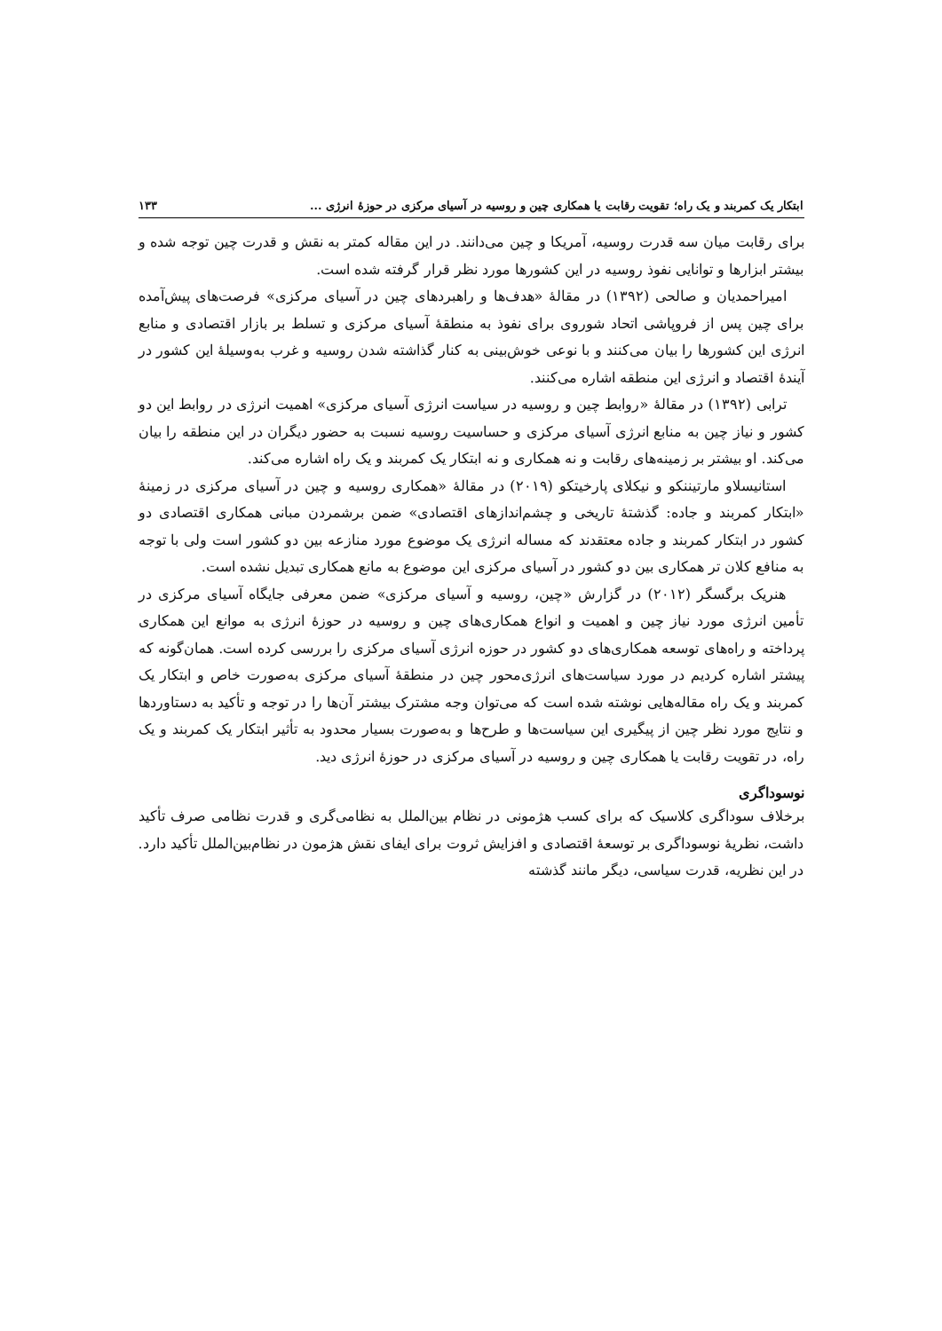ابتکار یک کمربند و یک راه؛ تقویت رقابت یا همکاری چین و روسیه در آسیای مرکزی در حوزهٔ انرژی ... ۱۳۳
برای رقابت میان سه قدرت روسیه، آمریکا و چین می‌دانند. در این مقاله کمتر به نقش و قدرت چین توجه شده و بیشتر ابزارها و توانایی نفوذ روسیه در این کشورها مورد نظر قرار گرفته شده است.
امیراحمدیان و صالحی (۱۳۹۲) در مقالهٔ «هدف‌ها و راهبردهای چین در آسیای مرکزی» فرصت‌های پیش‌آمده برای چین پس از فروپاشی اتحاد شوروی برای نفوذ به منطقهٔ آسیای مرکزی و تسلط بر بازار اقتصادی و منابع انرژی این کشورها را بیان می‌کنند و با نوعی خوش‌بینی به کنار گذاشته شدن روسیه و غرب به‌وسیلهٔ این کشور در آیندهٔ اقتصاد و انرژی این منطقه اشاره می‌کنند.
ترابی (۱۳۹۲) در مقالهٔ «روابط چین و روسیه در سیاست انرژی آسیای مرکزی» اهمیت انرژی در روابط این دو کشور و نیاز چین به منابع انرژی آسیای مرکزی و حساسیت روسیه نسبت به حضور دیگران در این منطقه را بیان می‌کند. او بیشتر بر زمینه‌های رقابت و نه همکاری و نه ابتکار یک کمربند و یک راه اشاره می‌کند.
استانیسلاو مارتیننکو و نیکلای پارخیتکو (۲۰۱۹) در مقالهٔ «همکاری روسیه و چین در آسیای مرکزی در زمینهٔ «ابتکار کمربند و جاده: گذشتهٔ تاریخی و چشم‌اندازهای اقتصادی» ضمن برشمردن مبانی همکاری اقتصادی دو کشور در ابتکار کمربند و جاده معتقدند که مساله انرژی یک موضوع مورد منازعه بین دو کشور است ولی با توجه به منافع کلان تر همکاری بین دو کشور در آسیای مرکزی این موضوع به مانع همکاری تبدیل نشده است.
هنریک برگسگر (۲۰۱۲) در گزارش «چین، روسیه و آسیای مرکزی» ضمن معرفی جایگاه آسیای مرکزی در تأمین انرژی مورد نیاز چین و اهمیت و انواع همکاری‌های چین و روسیه در حوزهٔ انرژی به موانع این همکاری پرداخته و راه‌های توسعه همکاری‌های دو کشور در حوزه انرژی آسیای مرکزی را بررسی کرده است. همان‌گونه که پیشتر اشاره کردیم در مورد سیاست‌های انرژی‌محور چین در منطقهٔ آسیای مرکزی به‌صورت خاص و ابتکار یک کمربند و یک راه مقاله‌هایی نوشته شده است که می‌توان وجه مشترک بیشتر آن‌ها را در توجه و تأکید به دستاوردها و نتایج مورد نظر چین از پیگیری این سیاست‌ها و طرح‌ها و به‌صورت بسیار محدود به تأثیر ابتکار یک کمربند و یک راه، در تقویت رقابت یا همکاری چین و روسیه در آسیای مرکزی در حوزهٔ انرژی دید.
نوسوداگری
برخلاف سوداگری کلاسیک که برای کسب هژمونی در نظام بین‌الملل به نظامی‌گری و قدرت نظامی صرف تأکید داشت، نظریهٔ نوسوداگری بر توسعهٔ اقتصادی و افزایش ثروت برای ایفای نقش هژمون در نظام‌بین‌الملل تأکید دارد. در این نظریه، قدرت سیاسی، دیگر مانند گذشته